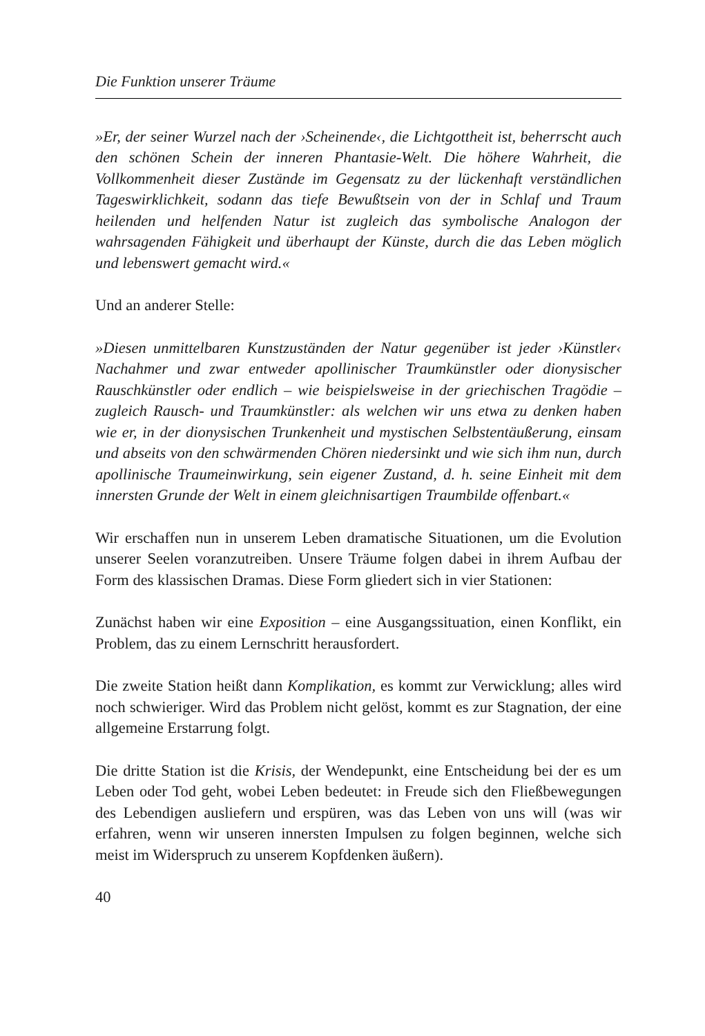Die Funktion unserer Träume
»Er, der seiner Wurzel nach der ›Scheinende‹, die Lichtgottheit ist, beherrscht auch den schönen Schein der inneren Phantasie-Welt. Die höhere Wahrheit, die Vollkommenheit dieser Zustände im Gegensatz zu der lückenhaft verständlichen Tageswirklichkeit, sodann das tiefe Bewußtsein von der in Schlaf und Traum heilenden und helfenden Natur ist zugleich das symbolische Analogon der wahrsagenden Fähigkeit und überhaupt der Künste, durch die das Leben möglich und lebenswert gemacht wird.«
Und an anderer Stelle:
»Diesen unmittelbaren Kunstzuständen der Natur gegenüber ist jeder ›Künstler‹ Nachahmer und zwar entweder apollinischer Traumkünstler oder dionysischer Rauschkünstler oder endlich – wie beispielsweise in der griechischen Tragödie – zugleich Rausch- und Traumkünstler: als welchen wir uns etwa zu denken haben wie er, in der dionysischen Trunkenheit und mystischen Selbstentäußerung, einsam und abseits von den schwärmenden Chören niedersinkt und wie sich ihm nun, durch apollinische Traumeinwirkung, sein eigener Zustand, d. h. seine Einheit mit dem innersten Grunde der Welt in einem gleichnisartigen Traumbilde offenbart.«
Wir erschaffen nun in unserem Leben dramatische Situationen, um die Evolution unserer Seelen voranzutreiben. Unsere Träume folgen dabei in ihrem Aufbau der Form des klassischen Dramas. Diese Form gliedert sich in vier Stationen:
Zunächst haben wir eine Exposition – eine Ausgangssituation, einen Konflikt, ein Problem, das zu einem Lernschritt herausfordert.
Die zweite Station heißt dann Komplikation, es kommt zur Verwicklung; alles wird noch schwieriger. Wird das Problem nicht gelöst, kommt es zur Stagnation, der eine allgemeine Erstarrung folgt.
Die dritte Station ist die Krisis, der Wendepunkt, eine Entscheidung bei der es um Leben oder Tod geht, wobei Leben bedeutet: in Freude sich den Fließbewegungen des Lebendigen ausliefern und erspüren, was das Leben von uns will (was wir erfahren, wenn wir unseren innersten Impulsen zu folgen beginnen, welche sich meist im Widerspruch zu unserem Kopfdenken äußern).
40